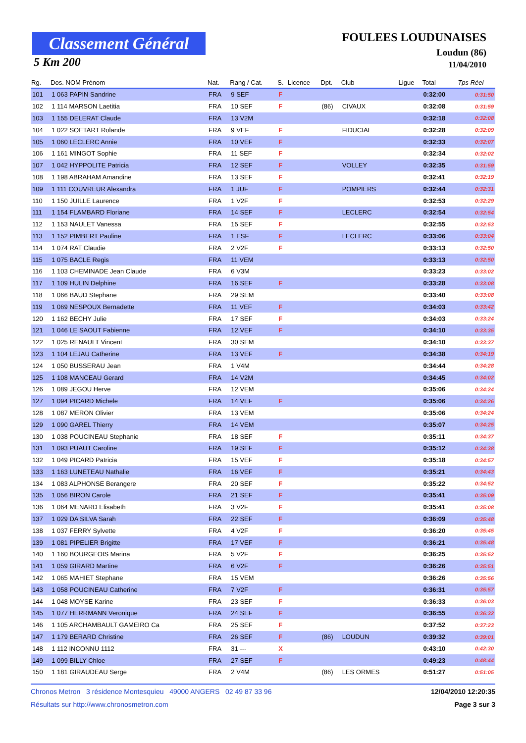Classement Général
5 Km 200
FOULEES LOUDUNAISES
Loudun (86)
11/04/2010
| Rg. | Dos. NOM Prénom | Nat. | Rang / Cat. | S. | Licence | Dpt. | Club | Ligue | Total | Tps Réel |
| --- | --- | --- | --- | --- | --- | --- | --- | --- | --- | --- |
| 101 | 1 063 PAPIN Sandrine | FRA | 9 SEF | F | | | | | 0:32:00 | 0:31:50 |
| 102 | 1 114 MARSON Laetitia | FRA | 10 SEF | F | | (86) | CIVAUX | | 0:32:08 | 0:31:59 |
| 103 | 1 155 DELERAT Claude | FRA | 13 V2M | | | | | | 0:32:18 | 0:32:08 |
| 104 | 1 022 SOETART Rolande | FRA | 9 VEF | F | | | FIDUCIAL | | 0:32:28 | 0:32:09 |
| 105 | 1 060 LECLERC Annie | FRA | 10 VEF | F | | | | | 0:32:33 | 0:32:07 |
| 106 | 1 161 MINGOT Sophie | FRA | 11 SEF | F | | | | | 0:32:34 | 0:32:02 |
| 107 | 1 042 HYPPOLITE Patricia | FRA | 12 SEF | F | | | VOLLEY | | 0:32:35 | 0:31:59 |
| 108 | 1 198 ABRAHAM Amandine | FRA | 13 SEF | F | | | | | 0:32:41 | 0:32:19 |
| 109 | 1 111 COUVREUR Alexandra | FRA | 1 JUF | F | | | POMPIERS | | 0:32:44 | 0:32:31 |
| 110 | 1 150 JUILLE Laurence | FRA | 1 V2F | F | | | | | 0:32:53 | 0:32:29 |
| 111 | 1 154 FLAMBARD Floriane | FRA | 14 SEF | F | | | LECLERC | | 0:32:54 | 0:32:54 |
| 112 | 1 153 NAULET Vanessa | FRA | 15 SEF | F | | | | | 0:32:55 | 0:32:53 |
| 113 | 1 152 PIMBERT Pauline | FRA | 1 ESF | F | | | LECLERC | | 0:33:06 | 0:33:04 |
| 114 | 1 074 RAT Claudie | FRA | 2 V2F | F | | | | | 0:33:13 | 0:32:50 |
| 115 | 1 075 BACLE Regis | FRA | 11 VEM | | | | | | 0:33:13 | 0:32:50 |
| 116 | 1 103 CHEMINADE Jean Claude | FRA | 6 V3M | | | | | | 0:33:23 | 0:33:02 |
| 117 | 1 109 HULIN Delphine | FRA | 16 SEF | F | | | | | 0:33:28 | 0:33:08 |
| 118 | 1 066 BAUD Stephane | FRA | 29 SEM | | | | | | 0:33:40 | 0:33:08 |
| 119 | 1 069 NESPOUX Bernadette | FRA | 11 VEF | F | | | | | 0:34:03 | 0:33:42 |
| 120 | 1 162 BECHY Julie | FRA | 17 SEF | F | | | | | 0:34:03 | 0:33:24 |
| 121 | 1 046 LE SAOUT Fabienne | FRA | 12 VEF | F | | | | | 0:34:10 | 0:33:35 |
| 122 | 1 025 RENAULT Vincent | FRA | 30 SEM | | | | | | 0:34:10 | 0:33:37 |
| 123 | 1 104 LEJAU Catherine | FRA | 13 VEF | F | | | | | 0:34:38 | 0:34:19 |
| 124 | 1 050 BUSSERAU Jean | FRA | 1 V4M | | | | | | 0:34:44 | 0:34:28 |
| 125 | 1 108 MANCEAU Gerard | FRA | 14 V2M | | | | | | 0:34:45 | 0:34:02 |
| 126 | 1 089 JEGOU Herve | FRA | 12 VEM | | | | | | 0:35:06 | 0:34:24 |
| 127 | 1 094 PICARD Michele | FRA | 14 VEF | F | | | | | 0:35:06 | 0:34:26 |
| 128 | 1 087 MERON Olivier | FRA | 13 VEM | | | | | | 0:35:06 | 0:34:24 |
| 129 | 1 090 GAREL Thierry | FRA | 14 VEM | | | | | | 0:35:07 | 0:34:25 |
| 130 | 1 038 POUCINEAU Stephanie | FRA | 18 SEF | F | | | | | 0:35:11 | 0:34:37 |
| 131 | 1 093 PUAUT Caroline | FRA | 19 SEF | F | | | | | 0:35:12 | 0:34:38 |
| 132 | 1 049 PICARD Patricia | FRA | 15 VEF | F | | | | | 0:35:18 | 0:34:57 |
| 133 | 1 163 LUNETEAU Nathalie | FRA | 16 VEF | F | | | | | 0:35:21 | 0:34:43 |
| 134 | 1 083 ALPHONSE Berangere | FRA | 20 SEF | F | | | | | 0:35:22 | 0:34:52 |
| 135 | 1 056 BIRON Carole | FRA | 21 SEF | F | | | | | 0:35:41 | 0:35:09 |
| 136 | 1 064 MENARD Elisabeth | FRA | 3 V2F | F | | | | | 0:35:41 | 0:35:08 |
| 137 | 1 029 DA SILVA Sarah | FRA | 22 SEF | F | | | | | 0:36:09 | 0:35:48 |
| 138 | 1 037 FERRY Sylvette | FRA | 4 V2F | F | | | | | 0:36:20 | 0:35:45 |
| 139 | 1 081 PIPELIER Brigitte | FRA | 17 VEF | F | | | | | 0:36:21 | 0:35:48 |
| 140 | 1 160 BOURGEOIS Marina | FRA | 5 V2F | F | | | | | 0:36:25 | 0:35:52 |
| 141 | 1 059 GIRARD Martine | FRA | 6 V2F | F | | | | | 0:36:26 | 0:35:51 |
| 142 | 1 065 MAHIET Stephane | FRA | 15 VEM | | | | | | 0:36:26 | 0:35:56 |
| 143 | 1 058 POUCINEAU Catherine | FRA | 7 V2F | F | | | | | 0:36:31 | 0:35:57 |
| 144 | 1 048 MOYSE Karine | FRA | 23 SEF | F | | | | | 0:36:33 | 0:36:03 |
| 145 | 1 077 HERRMANN Veronique | FRA | 24 SEF | F | | | | | 0:36:55 | 0:36:32 |
| 146 | 1 105 ARCHAMBAULT GAMEIRO Ca | FRA | 25 SEF | F | | | | | 0:37:52 | 0:37:23 |
| 147 | 1 179 BERARD Christine | FRA | 26 SEF | F | | (86) | LOUDUN | | 0:39:32 | 0:39:01 |
| 148 | 1 112 INCONNU 1112 | FRA | 31 --- | X | | | | | 0:43:10 | 0:42:30 |
| 149 | 1 099 BILLY Chloe | FRA | 27 SEF | F | | | | | 0:49:23 | 0:48:44 |
| 150 | 1 181 GIRAUDEAU Serge | FRA | 2 V4M | | | (86) | LES ORMES | | 0:51:27 | 0:51:05 |
Chronos Metron 3 résidence Montesquieu 49000 ANGERS 02 49 87 33 96 12/04/2010 12:20:35
Résultats sur http://www.chronosmetron.com Page 3 sur 3